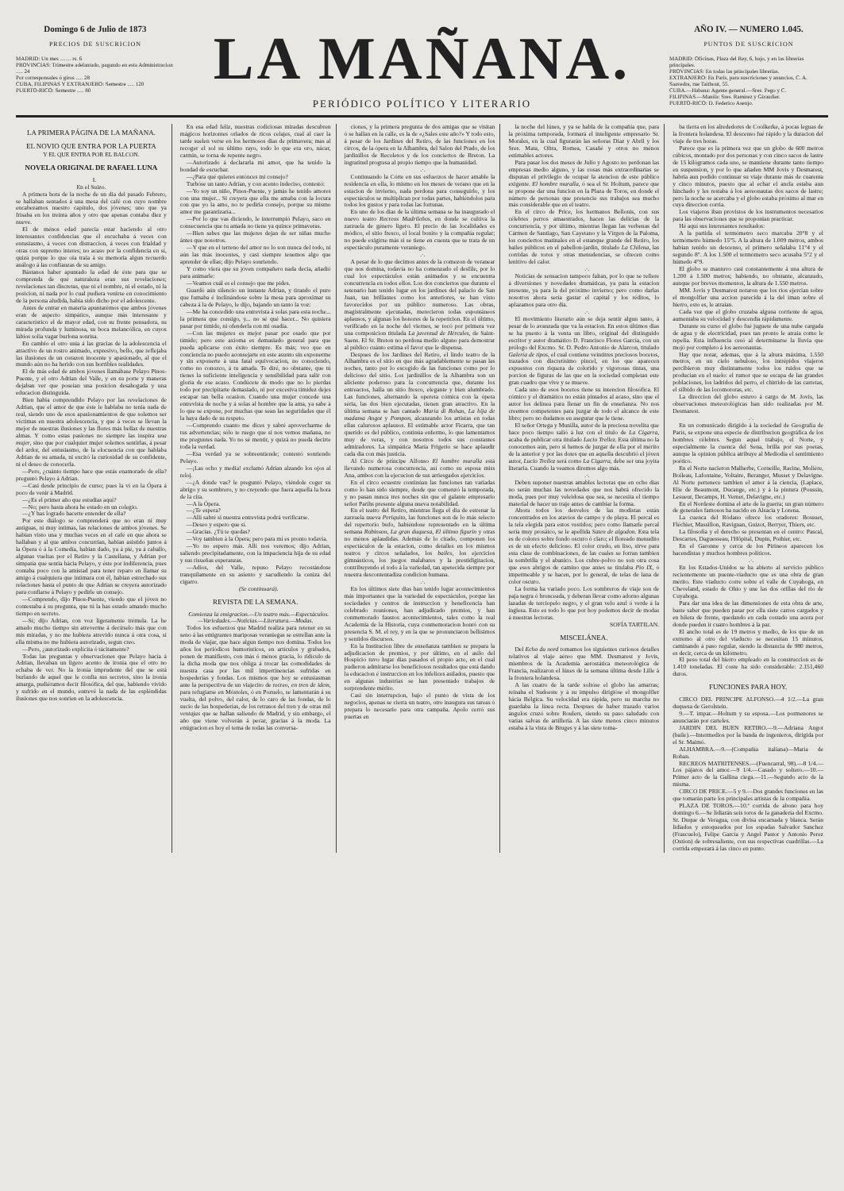Domingo 6 de Julio de 1873
PRECIOS DE SUSCRICION
MADRID: Un mes ........ rs. 6
PROVINCIAS: Trimestre adelantado, pagando en esta Administracion ..... 24
Por corresponsales ó giros ..... 28
CUBA, FILIPINAS Y EXTRANJERO: Semestre ..... 120
PUERTO-RICO: Semestre ..... 80
LA MAÑANA.
PERIÓDICO POLÍTICO Y LITERARIO
AÑO IV. — NUMERO 1.045.
PUNTOS DE SUSCRICION
MADRID: Oficinas, Plaza del Rey, 6, bajo, y en las librerías principales.
PROVINCIAS: En todas las principales librerías.
EXTRANJERO: En París, para suscriciones y anuncios, C. A. Saavedra, rue Taitbout, 55.
CUBA.—Habana: Agente general.—Sres. Pego y C.
FILIPINAS.—Manila: Sres. Ramirez y Giraudier.
PUERTO-RICO: D. Federico Asenjo.
LA PRIMERA PÁGINA DE LA MAÑANA.
EL NOVIO QUE ENTRA POR LA PUERTA
Y EL QUE ENTRA POR EL BALCON.
NOVELA ORIGINAL DE RAFAEL LUNA
I.
En el Suizo.
A primera hora de la noche de un dia del pasado Febrero, se hallaban sentados á una mesa del café con cuyo nombre encabezamos nuestro capítulo, dos jóvenes; uno que ya frisaba en los treinta años y otro que apenas contaba diez y nueve.
El de ménos edad parecia estar haciendo al otro interesantes confidencias que él escuchaba á veces con entusiasmo, á veces con distraccion, á veces con frialdad y otras con supremo interes; no acaso por la confidencia en sí, quizá porque lo que oia traia á su memoria algun recuerdo análogo á las confianzas de su amigo.
Bástanos haber apuntado la edad de éste para que se comprenda de qué naturaleza eran sus revelaciones; revelaciones tan discretas, que ni el nombre, ni el estado, ni la posicion, ni nada por lo cual pudiera venirse en conocimiento de la persona aludida, habia sido dicho por el adolescente.
Antes de entrar en materia apuntarémos que ambos jóvenes eran de aspecto simpático, aunque más interesante y característico el de mayor edad, con su frente pensadora, su mirada profunda y luminosa, su boca melancólica, en cuyos lábios solia vagar burlona sonrisa.
En cambio el otro unia á las gracias de la adolescencia el atractivo de un rostro animado, expresivo, bello, que reflejaba las ilusiones de un corazon inocente y apasionado, al que el mundo aún no ha herido con sus horribles realidades.
El de más edad de ambos jóvenes llamábase Pelayo Pinos-Puente, y el otro Adrian del Valle, y en su porte y maneras dejaban ver que poseian una posicion desahogada y una educacion distinguida.
Bien habia comprendido Pelayo por las revelaciones de Adrian, que el amor de que éste le hablaba no tenia nada de real, siendo uno de esos apasionamientos de que solemos ser víctimas en nuestra adolescencia, y que á veces se llevan la mejor de nuestras ilusiones y las flores más bellas de nuestras almas. Y como estas pasiones no siempre las inspira una mujer, sino que por cualquier mujer solemos sentirlas, á pesar del ardor, del entusiasmo, de la elocuencia con que hablaba Adrian de su amada, ni excitó la curiosidad de su confidente, ni el deseo de conocerla.
—Pero, ¿cuánto tiempo hace que estás enamorado de ella? preguntó Pelayo á Adrian.
—Casi desde principio de curso; pues la ví en la Ópera á poco de venir á Madrid.
—¿Es el primer año que estudias aquí?
—No; pero hasta ahora he estado en un colegio.
—¿Y has logrado hacerte entender de ella?
Por este diálogo se comprenderá que no eran ni muy antiguas, ni muy íntimas, las relaciones de ambos jóvenes. Se habian visto una y muchas veces en el café en que ahora se hallaban y al que ambos concurrian, habian asistido juntos á la Ópera ó á la Comedia, habian dado, ya á pié, ya á caballo, algunas vueltas por el Retiro y la Castellana, y Adrian por simpatía que sentia hácia Pelayo, y éste por indiferencia, pues contaba poco con la amistad para tener reparo en llamar su amigo á cualquiera que intimara con él, habian estrechado sus relaciones hasta el punto de que Adrian se creyera autorizado para confiarse á Pelayo y pedirle un consejo.
—Comprendo, dijo Pinos-Puente, viendo que el jóven no contestaba á su pregunta, que tú la has estado amando mucho tiempo en secreto.
—Sí; dijo Adrian, con voz ligeramente trémula. La he amado mucho tiempo sin atreverme á decírselo más que con mis miradas, y no me hubiera atrevido nunca á otra cosa, si ella misma no me hubiera autorizado, segun creo.
—Pero, ¿autorizado explícita ó tácitamente?
Todas las preguntas y observaciones que Pelayo hacía á Adrian, llevaban un ligero acento de ironía que el otro no echaba de ver. No la ironía imprudente del que se está burlando de aquel que le confia sus secretos, sino la ironía amarga, pudiéramos decir filosófica, del que, habiendo vivido y sufrido en el mundo, entrevé la nada de las espléndidas ilusiones que nos sonrien en la adolescencia.
En esa edad feliz, nuestras codiciosas miradas descubren mágicos horizontes orlados de ricos celajes, cual al caer la tarde suelen verse en los hermosos dias de primavera; mas al recoger el sol su último rayo, todo lo que era oro, nácar, carmin, se torna de repente negro.
—Autorizado á declararla mi amor, que ha tenido la bondad de escuchar.
—¿Para qué quieres entónces mi consejo?
Turbóse un tanto Adrian, y con acento indeciso, contestó:
—Yo soy un niño, Pinos-Puente, y jamás he tenido amores con una mujer... Si creyera que ella me amaba con la locura con que yo la amo, no te pediria consejo, porque su mismo amor me garantizaría...
—Por lo que vas diciendo, le interrumpió Pelayo, saco en consecuencia que tu amada no tiene ya quince primaveras.
—Bien sabes que las mujeres dejan de ser niñas mucho ántes que nosotros.
—Y que en el terreno del amor no lo son nunca del todo, ni aún las más inocentes, y casi siempre tenemos algo que aprender de ellas; dijo Pelayo sonriendo.
Y como viera que su jóven compañero nada decia, añadió para animarle:
—Veamos cuál es el consejo que me pides.
Guardó aún silencio un instante Adrian, y tirando el puro que fumaba é inclinándose sobre la mesa para aproximar su cabeza á la de Pelayo, le dijo, bajando un tanto la voz:
—Me ha concedido una entrevista á solas para esta noche... la primera que consigo, y... no sé qué hacer... No quisiera pasar por tímido, ni ofenderla con mi osadía.
—Con las mujeres es mejor pasar por osado que por tímido; pero este axioma es demasiado general para que pueda aplicarse con éxito siempre. Es más; veo que en conciencia no puedo aconsejarte en este asunto sin exponerme y sin exponerte á una fatal equivocacion, no conociendo, como no conozco, á tu amada. Te diré, no obstante, que tú tienes la suficiente inteligencia y sensibilidad para salir con gloria de ese acaso. Condúcete de modo que no lo pierdas todo por precipitarte demasiado, ni por excesiva timidez dejes escapar tan bella ocasion. Cuando una mujer concede una entrevista de noche y á solas al hombre que la ama, ya sabe á lo que se expone, por muchas que sean las seguridades que él la haya dado de su respeto.
—Comprendo cuanto me dices y sabré aprovecharme de tus advertencias; sólo te ruego que si nos vemos mañana, no me preguntes nada. Yo no sé mentir, y quizá no pueda decirte toda la verdad.
—Esa verdad ya se sobreentiende; contestó sonriendo Pelayo.
—¡Las ocho y media! exclamó Adrian alzando los ojos al reloj.
—¿A dónde vas? le preguntó Pelayo, viéndole coger su abrigo y su sombrero, y no creyendo que fuera aquella la hora de la cita.
—A la Ópera.
—¿Te espera?
—Allí sabré si nuestra entrevista podrá verificarse.
—Deseo y espero que sí.
—Gracias. ¿Tú te quedas?
—Voy tambien á la Ópera; pero para mí es pronto todavía.
—Yo no espero más. Allí nos veremos; dijo Adrian, saliendo precipitadamente, con la impaciencia hija de su edad y sus risueñas esperanzas.
—Adios, del Valle, repuso Pelayo recostándose tranquilamente en su asiento y sacudiendo la ceniza del cigarro.
(Se continuará).
REVISTA DE LA SEMANA.
Comienza la emigracion.—Un teatro más.—Espectáculos.—Variedades.—Noticias.—Literatura.—Modas.
Todos los esfuerzos que Madrid realiza para retener en su seno á las emigrantes mariposas veraniegas se estrellan ante la moda de viajar, que hace algun tiempo nos domina. Todos los años los periódicos humorísticos, en artículos y grabados, ponen de manifiesto, con más ó ménos gracia, lo ridículo de la dicha moda que nos obliga á trocar las comodidades de nuestra casa por las mil impertinencias sufridas en hospederías y fondas. Los mismos que hoy se entusiasman ante la perspectiva de un viajecito de recreo, en tren de idem, para refugiarse en Móstoles, ó en Pozuelo, se lamentarán á su vuelta, del polvo, del calor, de lo caro de las fondas, de lo sucio de las hospederías, de los retrasos del tren y de otras mil ventajas que se hallan saliendo de Madrid, y sin embargo, el año que viene volverán á pecar, gracias á la moda. La emigracion es hoy el tema de todas las conversa-
ciones, y la primera pregunta de dos amigas que se visitan ó se hallan en la calle, es la de «¿Sales este año?» Y todo esto, á pesar de los Jardines del Retiro, de las funciones en los circos, de la ópera en la Alhambra, del Salon del Prado, de los jardinillos de Recoletos y de los conciertos de Breton. La ingratitud progresa al propio tiempo que la humanidad.
.·.
Continuando la Córte en sus esfuerzos de hacer amable la residencia en ella, lo mismo en los meses de verano que en la estacion de invierno, nada perdona para conseguirlo, y los espectáculos se multiplican por todas partes, habiéndolos para todos los gustos y para todas las fortunas.
En uno de los dias de la última semana se ha inaugurado el nuevo teatro Recreos Madrileños, en donde se cultiva la zarzuela de género ligero. El precio de las localidades es módico, el sitio fresco, el local bonito y la compañía regular; no puede exigirse más si se tiene en cuenta que se trata de un espectáculo puramente veraniego.
.·.
A pesar de lo que decimos antes de la comezon de veranear que nos domina, todavía no ha comenzado el desfile, por lo cual los espectáculos están animados y se encuentra concurrencia en todos ellos. Los dos conciertos que durante el setenario han tenido lugar en los jardines del palacio de San Juan, tan brillantes como los anteriores, se han visto favorecidos por un público numeroso. Las obras, magistralmente ejecutadas, merecieron todas espontáneos aplausos, y algunas los honores de la repeticion. En el último, verificado en la noche del viernes, se tocó por primera vez una composicion titulada La juventud de Hércules, de Saint-Saens. El Sr. Breton no perdona medio alguno para demostrar al público cuánto estima el favor que le dispensa.
Despues de los Jardines del Retiro, el lindo teatro de la Alhambra es el sitio en que más agradablemente se pasan las noches, tanto por lo escogido de las funciones como por lo delicioso del sitio. Los jardinillos de la Alhambra son un aliciente poderoso para la concurrencia que, durante los entreactos, halla un sitio fresco, elegante y bien alumbrado. Las funciones, alternando la opereta cómica con la ópera séria, las dos bien ejecutadas, tienen gran atractivo. En la última semana se han cantado María di Rohan, La hija de madama Angot y Pompon, alcanzando los artistas en todas ellas calurosos aplausos. El estimable actor Ficarra, que tan querido es del público, continúa enfermo, lo que lamentamos muy de veras, y con nosotros todos sus constantes admiradores. La simpática María Frigerio se hace aplaudir cada dia con más justicia.
Al Circo de príncipe Alfonso El hombre muralla está llevando numerosa concurrencia, así como su esposa miss Ana, ambos con la ejecucion de sus arriesgados ejercicios.
En el circo ecuestre continúan las funciones tan variadas como lo han sido siempre, desde que comenzó la temporada, y no pasan nunca tres noches sin que el galante empresario señor Parihs presente alguna nueva notabilidad.
En el teatro del Retiro, mientras llega el dia de estrenar la zarzuela nueva Periquito, las funciones son de lo más selecto del repertorio bufo, habiéndose representado en la última semana Robinson, La gran duquesa, El último figurin y otras no ménos aplaudidas. Además de lo citado, componen los espectáculos de la estacion, como detalles en los mismos teatros y circos señalados, los bailes, los ejercicios gimnásticos, los juegos malabares y la prestidigitacion, contribuyendo el todo á la variedad, tan apetecida siempre por nuestra descontentadiza condicion humana.
.·.
En los últimos siete dias han tenido lugar acontecimientos más importantes que la variedad de espectáculos, porque las sociedades y centros de instruccion y beneficencia han celebrado reuniones, han adjudicado premios, y han conmemorado faustos acontecimientos, tales como la real Academia de la Historia, cuya conmemoracion honró con su presencia S. M. el rey, y en la que se pronunciaron bellísimos y sentidos discursos.
En la Institucion libre de enseñanza tambien se prepara la adjudicacion de premios, y por último, en el asilo del Hospicio tuvo lugar dias pasados el propio acto, en el cual pudieron admirarse los beneficiosos resultados que está dando la educacion é instruccion en los infelices asilados, puesto que en algunas industrias se han presentado trabajos de sorprendente mérito.
Casi sin interrupcion, bajo el punto de vista de los negocios, apenas se cierra un teatro, otro inaugura sus tareas ó prepara lo necesario para otra campaña. Apolo cerró sus puertas en
la noche del lúnes, y ya se habla de la compañía que, para la próxima temporada, formará el inteligente empresario Sr. Morales, en la cual figurarán las señoras Diaz y Abril y los Sres. Mata, Oltra, Romea, Casañé y otros no ménos estimables actores.
Para pasar los dos meses de Julio y Agosto no perdonan las empresas medio alguno, y las cosas más extraordinarias se disputan el privilegio de ocupar la atencion de este público exigente. El hombre muralla, ó sea el Sr. Holtum, parece que se propone dar una funcion en la Plaza de Toros, en donde el número de personas que presencie sus trabajos sea mucho más considerable que en el teatro.
En el circo de Price, los hermanos Bellonis, con sus célebres perros amaestrados, hacen las delicias de la concurrencia, y por último, mientras llegan las verbenas del Cármen de Santiago, San Cayetano y la Vírgen de la Paloma, los conciertos matinales en el estanque grande del Retiro, los bailes públicos en el pabellon-jardin, titulado La Chilena, las corridas de toros y otras menudencias, se ofrecen como lenitivo del calor.
.·.
Noticias de sensacion tampoco faltan, por lo que se refiere á diversiones y novedades dramáticas, ya para la estacion presente, ya para la del próximo invierno; pero como darlas nosotros ahora sería gastar el capital y los réditos, lo aplazamos para otro dia.
.·.
El movimiento literario aún se deja sentir algun tanto, á pesar de lo avanzada que va la estacion. En estos últimos dias se ha puesto á la venta un libro, original del distinguido escritor y autor dramático D. Francisco Flores García, con un prólogo del Excmo. Sr. D. Pedro Antonio de Alarcon, titulado Galería de tipos, el cual contiene veintitres preciosos bocetos, trazados con discretísimo pincel, en los que aparecen expuestos con riqueza de colorido y vigorosas tintas, una porcion de figuras de las que en la sociedad completan este gran cuadro que vive y se mueve.
Cada uno de esos bocetos tiene su intencion filosófica. El cómico y el dramático no están pintados al acaso, sino que el autor los delinea para llenar un fin de enseñanza. No nos creemos competentes para juzgar de todo el alcance de este libro; pero no dudamos en asegurar que le tiene.
El señor Ortega y Munilla, autor de la preciosa novelita que hace poco tiempo salió á luz con el título de La Cigarra, acaba de publicar otra titulado Lucio Trellez. Esta última no la conocemos aún, pero si hemos de juzgar de ella por el mérito de la anterior y por las dotes que en aquella descubrió el jóven autor, Lucio Trellez será como La Cigarra, debe ser una joyita literaria. Cuando la veamos diremos algo más.
.·.
Deben suponer nuestras amables lectoras que en ocho dias no serán muchas las novedades que nos habrá ofrecido la moda, pues por muy veleidosa que sea, se necesita el tiempo material de hacer un traje antes de cambiar la forma.
Ahora todos los desvelos de las modistas están concentrados en los atavíos de campo y de playa. El percal es la tela elegida para estos vestidos; pero como llamarle percal sería muy prosáico, se le apellida Saten de algodon. Esta tela es de colores sobre fondo oscuro ó claro; el floreado menudito es de un efecto delicioso. El color crudo, en liso, sirve para esta clase de combinaciones, de las cuales se forran tambien la sombrilla y el abanico. Los cubre-polvo no son otra cosa que esos abrigos de camino que antes se titulaba Pio IX, ó impermeable y se hacen, por lo general, de telas de lana de color oscuro.
La forma ha variado poco. Los sombreros de viaje son de paja negra ó bronceada, y deberan llevar como adorno algunas lazadas de terciopelo negro, y el gran velo azul ó verde á la inglesa. Esto es todo lo que por hoy podemos decir de modas á nuestras lectoras.
SOFÍA TARTILAN.
MISCELÁNEA.
Del Echo du nord tomamos los siguientes curiosos detalles relativos al viaje aéreo que MM. Desmarest y Jovis, miembros de la Academia aerostática meteorológica de Francia, realizaron el lúnes de la semana última desde Lille á la frontera holandesa.
A las cuatro de la tarde soltóse el globo las amarras; reinaba el Sudoeste y á su impulso dirigióse el mongolfier hácia Bélgica. Su velocidad era rápida, pero su marcha no guardaba la línea recta. Despues de haber trazado varios ángulos cruzó sobre Roulers, siendo su paso saludado con varias salvas de artillería. A las siete menos cinco minutos estaba á la vista de Bruges y á las siete toma-
ba tierra en los alrededores de Coolkerke, á pocas leguas de la frontera holandesa. El descenso fué rápido y la duracion del viaje de tres horas.
Parece que es la primera vez que un globo de 600 metros cúbicos, montado por dos personas y con cinco sacos de lastre de 15 kilógramos cada uno, se mantiene durante tanto tiempo en suspension, y por lo que añaden MM Jovis y Desmarest, habria aun podido continuar su viaje durante más de cuarenta y cinco minutos, puesto que al echar el ancla estaba aun hinchado y les restaba á los aereonautas dos sacos de lastre; pero la noche se acercaba y el globo estaba próximo al mar en cuya direccion corria.
Los viajeros iban provistos de los instrumentos necesarios para las observaciones que se proponian practicar.
Hé aquí sus interesantes resultados:
A la partida el termómetro seco marcaba 20°8 y el termómetro húmedo 15°5. A la altura de 1.009 métros, ambos habian tenido un descenso, el primero señalaba 11°4 y el segundo 8°. A los 1.500 el termómetro seco acusaba 5°2 y el húmedo 4°9.
El globo se mantuvo casi constantemente á una altura de 1.200 á 1.500 metros; habiendo, no obstante, alcanzado, aunque por breves momentos, la altura de 1.550 metros.
MM. Jovis y Desmarest notaron que los rios ejercian sobre el mongolfier una accion parecida á la del iman sobre el hierro, esto es, le atraian.
Cada vez que el globo cruzaba alguna corriente de agua, aumentaba su velocidad y descendia rápidamente.
Durante su curso el globo fué juguete de una nube cargada de agua y de electricidad, pues tan pronto le atraia como le repelia. Esta influencia cesó al determinarse la lluvia que mojó por completo á los aereonautas.
Hay que notar, ademas, que á la altura máxima, 1.550 metros, en un cielo nebuloso, los intrépidos viajeros percibieron muy distintamente todos los ruidos que se producian en el suelo: el rumor que se escapa de las grandes poblaciones, los ladridos del perro, el chirrido de las carretas, el silbido de las locomotoras, etc.
La direccion del globo estuvo á cargo de M. Jovis, las observaciones meteorológicas han sido realizadas por M. Desmarest.
.·.
En un comunicado dirigido á la sociedad de Geografía de París, se expone una especie de distribucion geográfica de los hombres célebres. Segun aquel trabajo, el Norte, y especialmente la cuenca del Sena, brilla por sus poetas, aunque la opinion pública atribuye al Mediodía el sentimiento poético.
En el Norte nacieron Malherbe, Corneille, Racine, Molière, Boileau, Lafontaine, Voltaire, Beranger, Musset y Delavigne. Al Norte pertenece tambien el amor á la ciencia, (Laplace, Elie de Beaumont, Ducange, etc.) y á la pintura (Poussin, Lesueur, Decamps, H. Vernet, Delavigne, etc.)
En el Nordeste domina el arte de la guerra; un gran número de generales famosos ha nacido en Alsacia y Lorena.
La cuenca del Ródano ofrece los oradores: Bossuet, Fléchier, Massillon, Ravignan, Guizot, Berryer, Thiers, etc.
La filosofía y el derecho se presentan en el centro: Pascal, Descartes, Daguesseau, l'Hôpital, Dupin, Pothier, etc.
En el Garonne y cerca de los Pirineos aparecen los hacendistas y muchos hombres políticos.
.·.
En los Estados-Unidos se ha abierto al servicio público recientemente un puente-viaducto que es una obra de gran mérito. Este viaducto corre sobre el valle de Cuyahoga, en Cheveland, estado de Ohio y une las dos orillas del rio de Cuyahoga.
Para dar una idea de las dimensiones de esta obra de arte, baste saber que pueden pasar por ella siete carros cargados y en hilera de frente, quedando en cada costado una acera por donde pueden ir cuatro hombres á la par.
El ancho total es de 19 metros y medio, de los que de un extremo al otro del viaducto se necesitan 15 minutos, caminando á paso regular, siendo la distancia de 980 metros, es decir, cerca de un kilómetro.
El peso total del hierro empleado en la construccion es de 1.410 toneladas. El coste ha sido considerable: 2.151,460 duros.
FUNCIONES PARA HOY.
CIRCO DEL PRINCIPE ALFONSO.—4 1/2.—La gran duquesa de Gerolstein.
9.—T. impar.—Holtum y su esposa.—Los pormenores se anunciarán por carteles.
JARDIN DEL BUEN RETIRO.—9.—Adriana Angot (baile).—Intermedios por la banda de ingenieros, dirigida por el Sr. Maimó.
ALHAMBRA.—9.—(Compañía italiana)—María de Rohan.
RECREOS MATRITENSES.—(Fuencarral, 98).—8 1/4.—Los pájaros del amor.—9 1/4.—Casado y soltero.—10.—Primer acto de la Gallina ciega.—11.—Segundo acto de la misma.
CIRCO DE PRICE.—5 y 9.—Dos grandes funciones en las que tomarán parte los principales artistas de la compañía.
PLAZA DE TOROS.—10.ª corrida de abono para hoy domingo 6.—Se lidiarán seis toros de la ganadería del Excmo. Sr. Duque de Veragua, con divisa encarnada y blanca. Serán lidiados y estoqueados por los espadas Salvador Sanchez (Frascuelo), Felipe García y Angel Pastor y Antonio Perez (Ostion) de sobresaliente, con sus respectivas cuadrillas.—La corrida empezará á las cinco en punto.